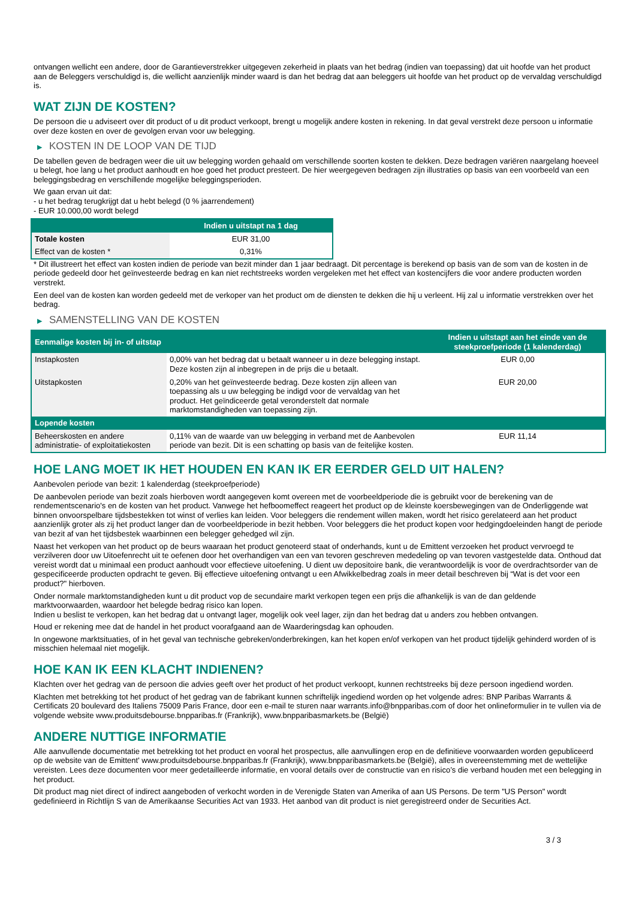ontvangen wellicht een andere, door de Garantieverstrekker uitgegeven zekerheid in plaats van het bedrag (indien van toepassing) dat uit hoofde van het product aan de Beleggers verschuldigd is, die wellicht aanzienlijk minder waard is dan het bedrag dat aan beleggers uit hoofde van het product op de vervaldag verschuldigd is.
WAT ZIJN DE KOSTEN?
De persoon die u adviseert over dit product of u dit product verkoopt, brengt u mogelijk andere kosten in rekening. In dat geval verstrekt deze persoon u informatie over deze kosten en over de gevolgen ervan voor uw belegging.
▶ KOSTEN IN DE LOOP VAN DE TIJD
De tabellen geven de bedragen weer die uit uw belegging worden gehaald om verschillende soorten kosten te dekken. Deze bedragen variëren naargelang hoeveel u belegt, hoe lang u het product aanhoudt en hoe goed het product presteert. De hier weergegeven bedragen zijn illustraties op basis van een voorbeeld van een beleggingsbedrag en verschillende mogelijke beleggingsperioden.
We gaan ervan uit dat:
- u het bedrag terugkrijgt dat u hebt belegd (0 % jaarrendement)
- EUR 10.000,00 wordt belegd
| | Indien u uitstapt na 1 dag |
| --- | --- |
| Totale kosten | EUR 31,00 |
| Effect van de kosten * | 0,31% |
* Dit illustreert het effect van kosten indien de periode van bezit minder dan 1 jaar bedraagt. Dit percentage is berekend op basis van de som van de kosten in de periode gedeeld door het geïnvesteerde bedrag en kan niet rechtstreeks worden vergeleken met het effect van kostencijfers die voor andere producten worden verstrekt.
Een deel van de kosten kan worden gedeeld met de verkoper van het product om de diensten te dekken die hij u verleent. Hij zal u informatie verstrekken over het bedrag.
▶ SAMENSTELLING VAN DE KOSTEN
| Eenmalige kosten bij in- of uitstap | | Indien u uitstapt aan het einde van de steekproefperiode (1 kalenderdag) |
| --- | --- | --- |
| Instapkosten | 0,00% van het bedrag dat u betaalt wanneer u in deze belegging instapt. Deze kosten zijn al inbegrepen in de prijs die u betaalt. | EUR 0,00 |
| Uitstapkosten | 0,20% van het geïnvesteerde bedrag. Deze kosten zijn alleen van toepassing als u uw belegging be indigd voor de vervaldag van het product. Het geïndiceerde getal veronderstelt dat normale marktomstandigheden van toepassing zijn. | EUR 20,00 |
| Lopende kosten | | |
| Beheerskosten en andere administratie- of exploitatiekosten | 0,11% van de waarde van uw belegging in verband met de Aanbevolen periode van bezit. Dit is een schatting op basis van de feitelijke kosten. | EUR 11,14 |
HOE LANG MOET IK HET HOUDEN EN KAN IK ER EERDER GELD UIT HALEN?
Aanbevolen periode van bezit: 1 kalenderdag (steekproefperiode)
De aanbevolen periode van bezit zoals hierboven wordt aangegeven komt overeen met de voorbeeldperiode die is gebruikt voor de berekening van de rendementscenario's en de kosten van het product. Vanwege het hefboomeffect reageert het product op de kleinste koersbewegingen van de Onderliggende wat binnen onvoorspelbare tijdsbestekken tot winst of verlies kan leiden. Voor beleggers die rendement willen maken, wordt het risico gerelateerd aan het product aanzienlijk groter als zij het product langer dan de voorbeeldperiode in bezit hebben. Voor beleggers die het product kopen voor hedgingdoeleinden hangt de periode van bezit af van het tijdsbestek waarbinnen een belegger gehedged wil zijn.
Naast het verkopen van het product op de beurs waaraan het product genoteerd staat of onderhands, kunt u de Emittent verzoeken het product vervroegd te verzilveren door uw Uitoefenrecht uit te oefenen door het overhandigen van een van tevoren geschreven mededeling op van tevoren vastgestelde data. Onthoud dat vereist wordt dat u minimaal een product aanhoudt voor effectieve uitoefening. U dient uw depositoire bank, die verantwoordelijk is voor de overdrachtsorder van de gespecificeerde producten opdracht te geven. Bij effectieve uitoefening ontvangt u een Afwikkelbedrag zoals in meer detail beschreven bij “Wat is det voor een product?" hierboven.
Onder normale marktomstandigheden kunt u dit product vop de secundaire markt verkopen tegen een prijs die afhankelijk is van de dan geldende marktvoorwaarden, waardoor het belegde bedrag risico kan lopen.
Indien u beslist te verkopen, kan het bedrag dat u ontvangt lager, mogelijk ook veel lager, zijn dan het bedrag dat u anders zou hebben ontvangen.
Houd er rekening mee dat de handel in het product voorafgaand aan de Waarderingsdag kan ophouden.
In ongewone marktsituaties, of in het geval van technische gebreken/onderbrekingen, kan het kopen en/of verkopen van het product tijdelijk gehinderd worden of is misschien helemaal niet mogelijk.
HOE KAN IK EEN KLACHT INDIENEN?
Klachten over het gedrag van de persoon die advies geeft over het product of het product verkoopt, kunnen rechtstreeks bij deze persoon ingediend worden.
Klachten met betrekking tot het product of het gedrag van de fabrikant kunnen schriftelijk ingediend worden op het volgende adres: BNP Paribas Warrants & Certificats 20 boulevard des Italiens 75009 Paris France, door een e-mail te sturen naar warrants.info@bnpparibas.com of door het onlineformulier in te vullen via de volgende website www.produitsdebourse.bnpparibas.fr (Frankrijk), www.bnpparibasmarkets.be (België)
ANDERE NUTTIGE INFORMATIE
Alle aanvullende documentatie met betrekking tot het product en vooral het prospectus, alle aanvullingen erop en de definitieve voorwaarden worden gepubliceerd op de website van de Emittent' www.produitsdebourse.bnpparibas.fr (Frankrijk), www.bnpparibasmarkets.be (België), alles in overeenstemming met de wettelijke vereisten. Lees deze documenten voor meer gedetailleerde informatie, en vooral details over de constructie van en risico’s die verband houden met een belegging in het product.
Dit product mag niet direct of indirect aangeboden of verkocht worden in de Verenigde Staten van Amerika of aan US Persons. De term "US Person" wordt gedefinieerd in Richtlijn S van de Amerikaanse Securities Act van 1933. Het aanbod van dit product is niet geregistreerd onder de Securities Act.
3 / 3